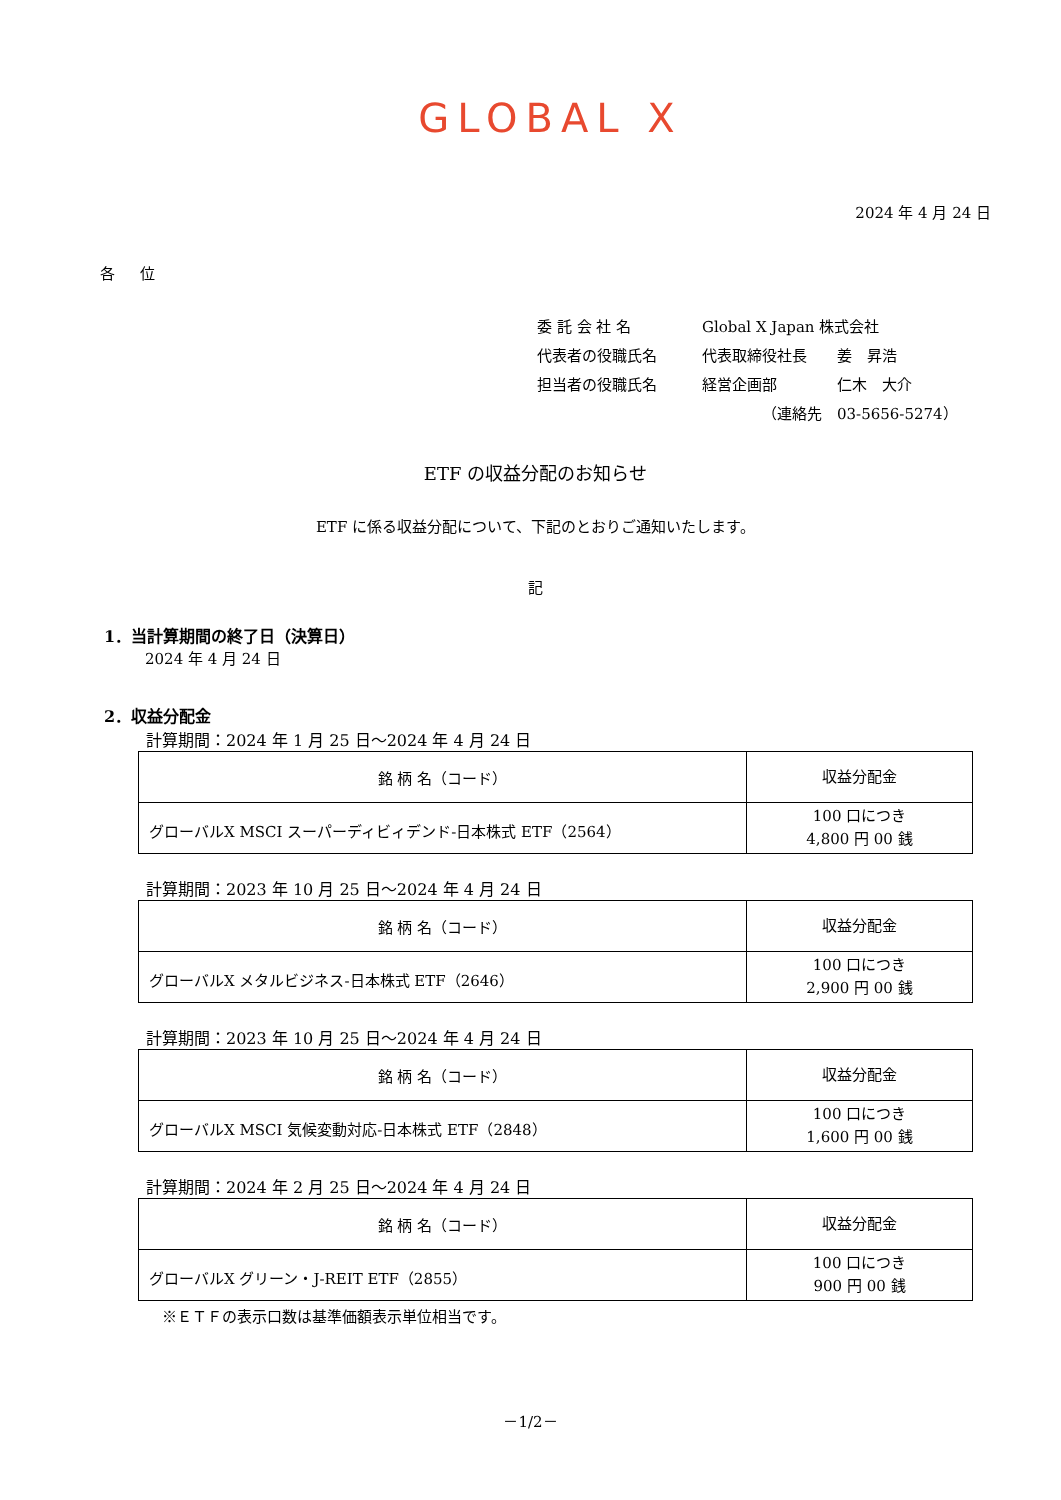GLOBAL X
2024 年 4 月 24 日
各 位
委 託 会 社 名 Global X Japan 株式会社
代表者の役職氏名 代表取締役社長　　姜　昇浩
担当者の役職氏名 経営企画部　　　　仁木　大介
（連絡先　03-5656-5274）
ETF の収益分配のお知らせ
ETF に係る収益分配について、下記のとおりご通知いたします。
記
1．当計算期間の終了日（決算日）
2024 年 4 月 24 日
2．収益分配金
計算期間：2024 年 1 月 25 日～2024 年 4 月 24 日
| 銘 柄 名（コード） | 収益分配金 |
| グローバルX MSCI スーパーディビィデンド-日本株式 ETF（2564） | 100 口につき 4,800 円 00 銭 |
計算期間：2023 年 10 月 25 日～2024 年 4 月 24 日
| 銘 柄 名（コード） | 収益分配金 |
| グローバルX メタルビジネス-日本株式 ETF（2646） | 100 口につき 2,900 円 00 銭 |
計算期間：2023 年 10 月 25 日～2024 年 4 月 24 日
| 銘 柄 名（コード） | 収益分配金 |
| グローバルX MSCI 気候変動対応-日本株式 ETF（2848） | 100 口につき 1,600 円 00 銭 |
計算期間：2024 年 2 月 25 日～2024 年 4 月 24 日
| 銘 柄 名（コード） | 収益分配金 |
| グローバルX グリーン・J-REIT ETF（2855） | 100 口につき 900 円 00 銭 |
※ＥＴＦの表示口数は基準価額表示単位相当です。
－1/2－